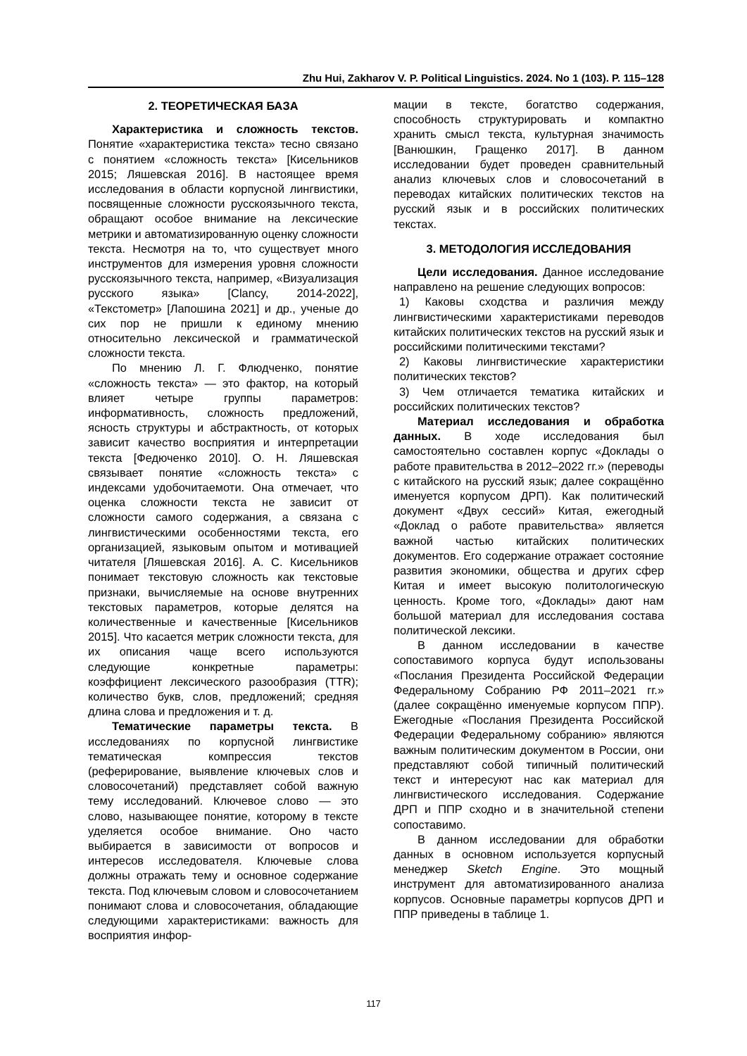Zhu Hui, Zakharov V. P. Political Linguistics. 2024. No 1 (103). P. 115–128
2. ТЕОРЕТИЧЕСКАЯ БАЗА
Характеристика и сложность текстов. Понятие «характеристика текста» тесно связано с понятием «сложность текста» [Кисельников 2015; Ляшевская 2016]. В настоящее время исследования в области корпусной лингвистики, посвященные сложности русскоязычного текста, обращают особое внимание на лексические метрики и автоматизированную оценку сложности текста. Несмотря на то, что существует много инструментов для измерения уровня сложности русскоязычного текста, например, «Визуализация русского языка» [Clancy, 2014-2022], «Текстометр» [Лапошина 2021] и др., ученые до сих пор не пришли к единому мнению относительно лексической и грамматической сложности текста.
По мнению Л. Г. Флюдченко, понятие «сложность текста» — это фактор, на который влияет четыре группы параметров: информативность, сложность предложений, ясность структуры и абстрактность, от которых зависит качество восприятия и интерпретации текста [Федюченко 2010]. О. Н. Ляшевская связывает понятие «сложность текста» с индексами удобочитаемоти. Она отмечает, что оценка сложности текста не зависит от сложности самого содержания, а связана с лингвистическими особенностями текста, его организацией, языковым опытом и мотивацией читателя [Ляшевская 2016]. А. С. Кисельников понимает текстовую сложность как текстовые признаки, вычисляемые на основе внутренних текстовых параметров, которые делятся на количественные и качественные [Кисельников 2015]. Что касается метрик сложности текста, для их описания чаще всего используются следующие конкретные параметры: коэффициент лексического разообразия (TTR); количество букв, слов, предложений; средняя длина слова и предложения и т. д.
Тематические параметры текста. В исследованиях по корпусной лингвистике тематическая компрессия текстов (реферирование, выявление ключевых слов и словосочетаний) представляет собой важную тему исследований. Ключевое слово — это слово, называющее понятие, которому в тексте уделяется особое внимание. Оно часто выбирается в зависимости от вопросов и интересов исследователя. Ключевые слова должны отражать тему и основное содержание текста. Под ключевым словом и словосочетанием понимают слова и словосочетания, обладающие следующими характеристиками: важность для восприятия инфор-
мации в тексте, богатство содержания, способность структурировать и компактно хранить смысл текста, культурная значимость [Ванюшкин, Гращенко 2017]. В данном исследовании будет проведен сравнительный анализ ключевых слов и словосочетаний в переводах китайских политических текстов на русский язык и в российских политических текстах.
3. МЕТОДОЛОГИЯ ИССЛЕДОВАНИЯ
Цели исследования. Данное исследование направлено на решение следующих вопросов:
1) Каковы сходства и различия между лингвистическими характеристиками переводов китайских политических текстов на русский язык и российскими политическими текстами?
2) Каковы лингвистические характеристики политических текстов?
3) Чем отличается тематика китайских и российских политических текстов?
Материал исследования и обработка данных. В ходе исследования был самостоятельно составлен корпус «Доклады о работе правительства в 2012–2022 гг.» (переводы с китайского на русский язык; далее сокращённо именуется корпусом ДРП). Как политический документ «Двух сессий» Китая, ежегодный «Доклад о работе правительства» является важной частью китайских политических документов. Его содержание отражает состояние развития экономики, общества и других сфер Китая и имеет высокую политологическую ценность. Кроме того, «Доклады» дают нам большой материал для исследования состава политической лексики.
В данном исследовании в качестве сопоставимого корпуса будут использованы «Послания Президента Российской Федерации Федеральному Собранию РФ 2011–2021 гг.» (далее сокращённо именуемые корпусом ППР). Ежегодные «Послания Президента Российской Федерации Федеральному собранию» являются важным политическим документом в России, они представляют собой типичный политический текст и интересуют нас как материал для лингвистического исследования. Содержание ДРП и ППР сходно и в значительной степени сопоставимо.
В данном исследовании для обработки данных в основном используется корпусный менеджер Sketch Engine. Это мощный инструмент для автоматизированного анализа корпусов. Основные параметры корпусов ДРП и ППР приведены в таблице 1.
117